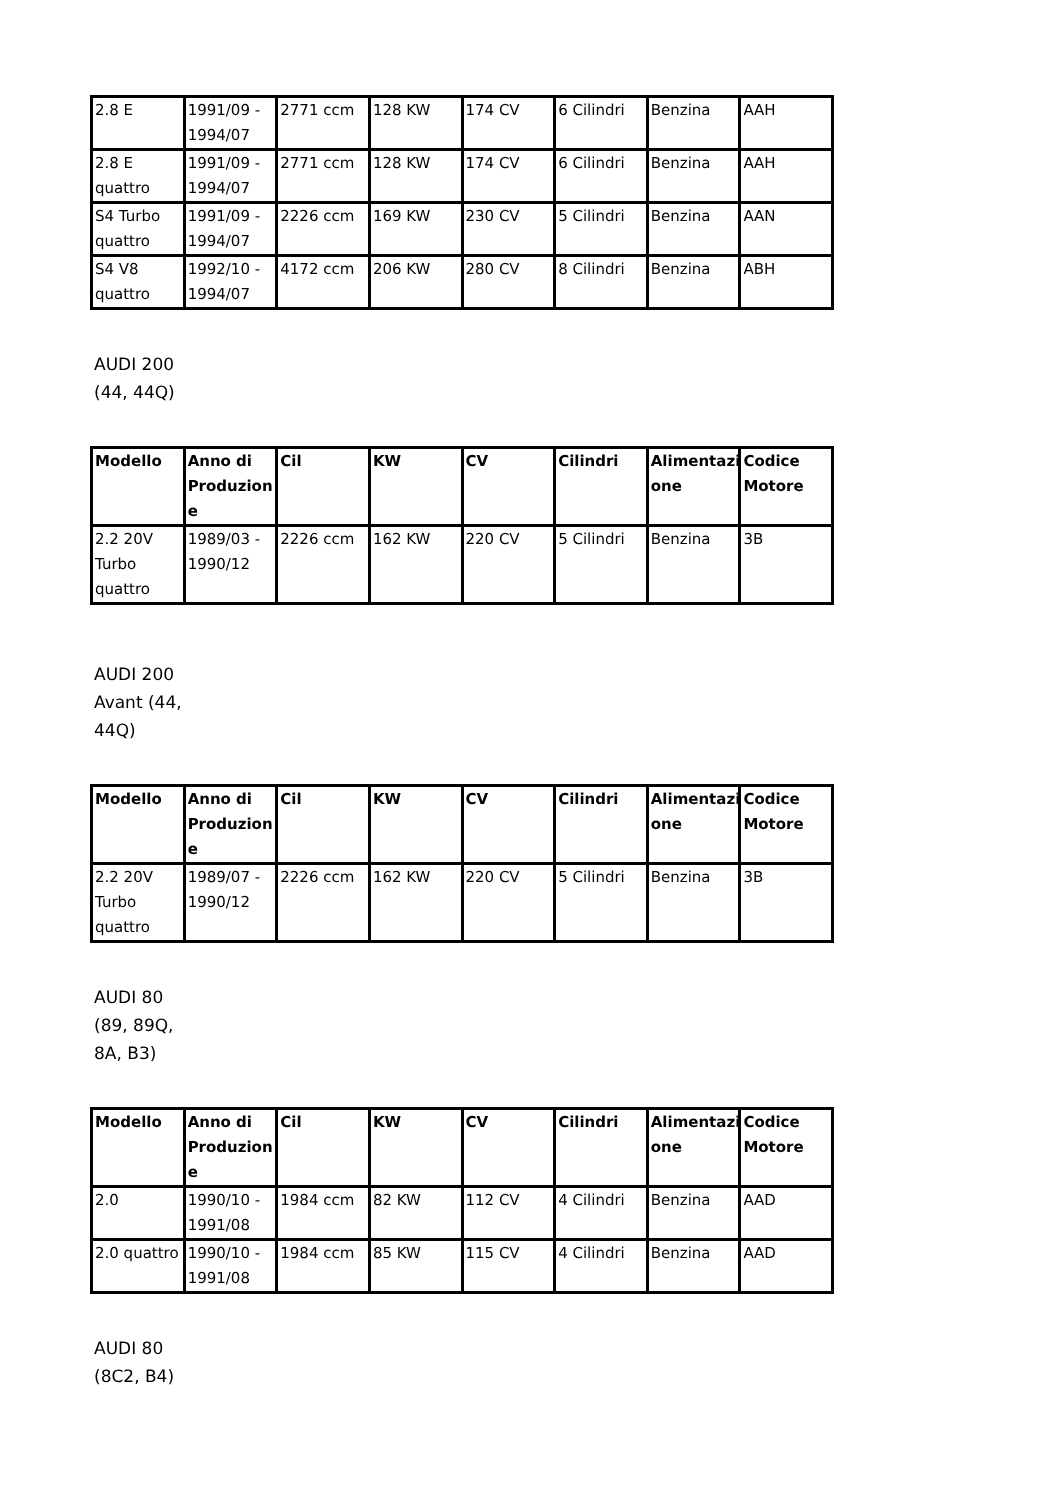| 2.8 E | 1991/09 - 1994/07 | 2771 ccm | 128 KW | 174 CV | 6 Cilindri | Benzina | AAH |
| 2.8 E quattro | 1991/09 - 1994/07 | 2771 ccm | 128 KW | 174 CV | 6 Cilindri | Benzina | AAH |
| S4 Turbo quattro | 1991/09 - 1994/07 | 2226 ccm | 169 KW | 230 CV | 5 Cilindri | Benzina | AAN |
| S4 V8 quattro | 1992/10 - 1994/07 | 4172 ccm | 206 KW | 280 CV | 8 Cilindri | Benzina | ABH |
AUDI 200 (44, 44Q)
| Modello | Anno di Produzion e | Cil | KW | CV | Cilindri | Alimentazi one | Codice Motore |
| --- | --- | --- | --- | --- | --- | --- | --- |
| 2.2 20V Turbo quattro | 1989/03 - 1990/12 | 2226 ccm | 162 KW | 220 CV | 5 Cilindri | Benzina | 3B |
AUDI 200 Avant (44, 44Q)
| Modello | Anno di Produzion e | Cil | KW | CV | Cilindri | Alimentazi one | Codice Motore |
| --- | --- | --- | --- | --- | --- | --- | --- |
| 2.2 20V Turbo quattro | 1989/07 - 1990/12 | 2226 ccm | 162 KW | 220 CV | 5 Cilindri | Benzina | 3B |
AUDI 80 (89, 89Q, 8A, B3)
| Modello | Anno di Produzion e | Cil | KW | CV | Cilindri | Alimentazi one | Codice Motore |
| --- | --- | --- | --- | --- | --- | --- | --- |
| 2.0 | 1990/10 - 1991/08 | 1984 ccm | 82 KW | 112 CV | 4 Cilindri | Benzina | AAD |
| 2.0 quattro | 1990/10 - 1991/08 | 1984 ccm | 85 KW | 115 CV | 4 Cilindri | Benzina | AAD |
AUDI 80 (8C2, B4)